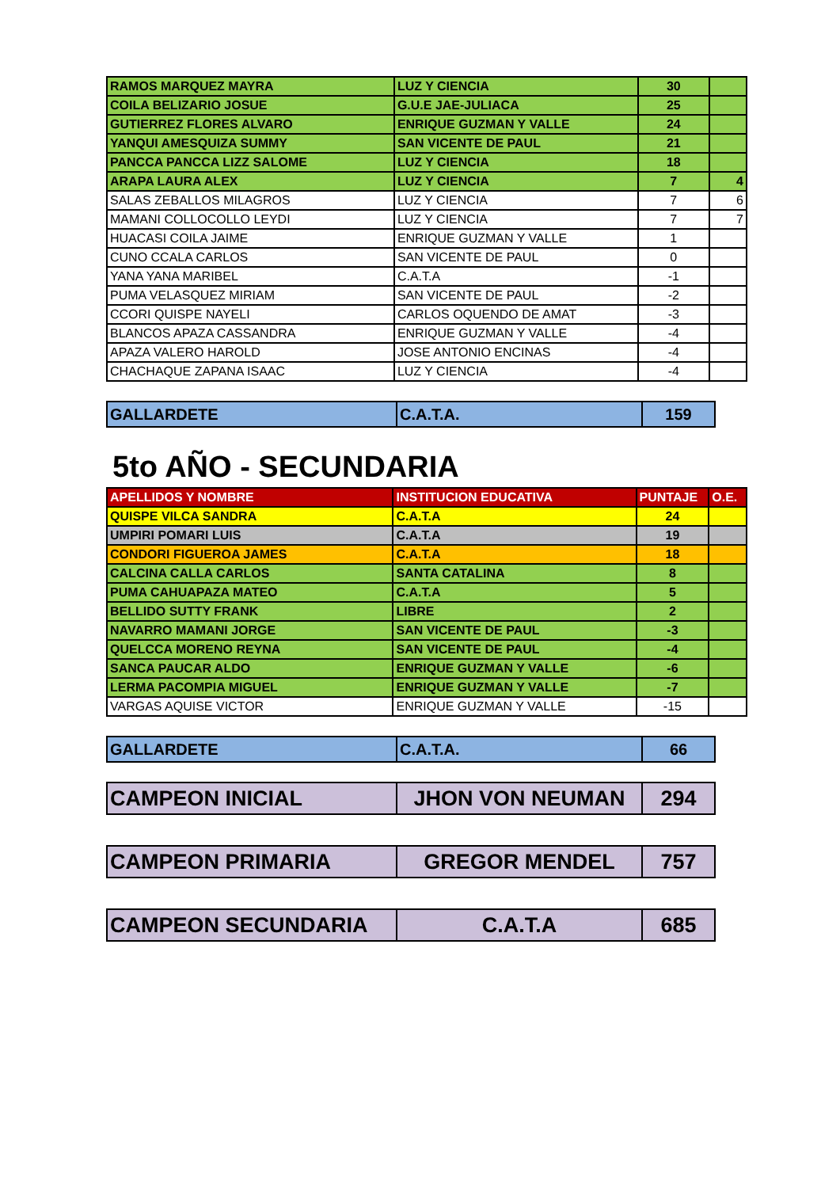| RAMOS MARQUEZ MAYRA | LUZ Y CIENCIA | 30 | |
| COILA BELIZARIO JOSUE | G.U.E JAE-JULIACA | 25 | |
| GUTIERREZ FLORES ALVARO | ENRIQUE GUZMAN Y VALLE | 24 | |
| YANQUI AMESQUIZA SUMMY | SAN VICENTE DE PAUL | 21 | |
| PANCCA PANCCA LIZZ SALOME | LUZ Y CIENCIA | 18 | |
| ARAPA LAURA ALEX | LUZ Y CIENCIA | 7 | 4 |
| SALAS ZEBALLOS MILAGROS | LUZ Y CIENCIA | 7 | 6 |
| MAMANI COLLOCOLLO LEYDI | LUZ Y CIENCIA | 7 | 7 |
| HUACASI COILA JAIME | ENRIQUE GUZMAN Y VALLE | 1 | |
| CUNO CCALA CARLOS | SAN VICENTE DE PAUL | 0 | |
| YANA YANA MARIBEL | C.A.T.A | -1 | |
| PUMA VELASQUEZ MIRIAM | SAN VICENTE DE PAUL | -2 | |
| CCORI QUISPE NAYELI | CARLOS OQUENDO DE AMAT | -3 | |
| BLANCOS APAZA CASSANDRA | ENRIQUE GUZMAN Y VALLE | -4 | |
| APAZA VALERO HAROLD | JOSE ANTONIO ENCINAS | -4 | |
| CHACHAQUE ZAPANA ISAAC | LUZ Y CIENCIA | -4 | |
| GALLARDETE | C.A.T.A. | 159 |
5to AÑO - SECUNDARIA
| APELLIDOS Y NOMBRE | INSTITUCION EDUCATIVA | PUNTAJE | O.E. |
| --- | --- | --- | --- |
| QUISPE VILCA SANDRA | C.A.T.A | 24 | |
| UMPIRI POMARI LUIS | C.A.T.A | 19 | |
| CONDORI FIGUEROA JAMES | C.A.T.A | 18 | |
| CALCINA CALLA CARLOS | SANTA CATALINA | 8 | |
| PUMA CAHUAPAZA MATEO | C.A.T.A | 5 | |
| BELLIDO SUTTY FRANK | LIBRE | 2 | |
| NAVARRO MAMANI JORGE | SAN VICENTE DE PAUL | -3 | |
| QUELCCA MORENO REYNA | SAN VICENTE DE PAUL | -4 | |
| SANCA PAUCAR ALDO | ENRIQUE GUZMAN Y VALLE | -6 | |
| LERMA PACOMPIA MIGUEL | ENRIQUE GUZMAN Y VALLE | -7 | |
| VARGAS AQUISE VICTOR | ENRIQUE GUZMAN Y VALLE | -15 | |
| GALLARDETE | C.A.T.A. | 66 |
| CAMPEON INICIAL | JHON VON NEUMAN | 294 |
| CAMPEON PRIMARIA | GREGOR MENDEL | 757 |
| CAMPEON SECUNDARIA | C.A.T.A | 685 |